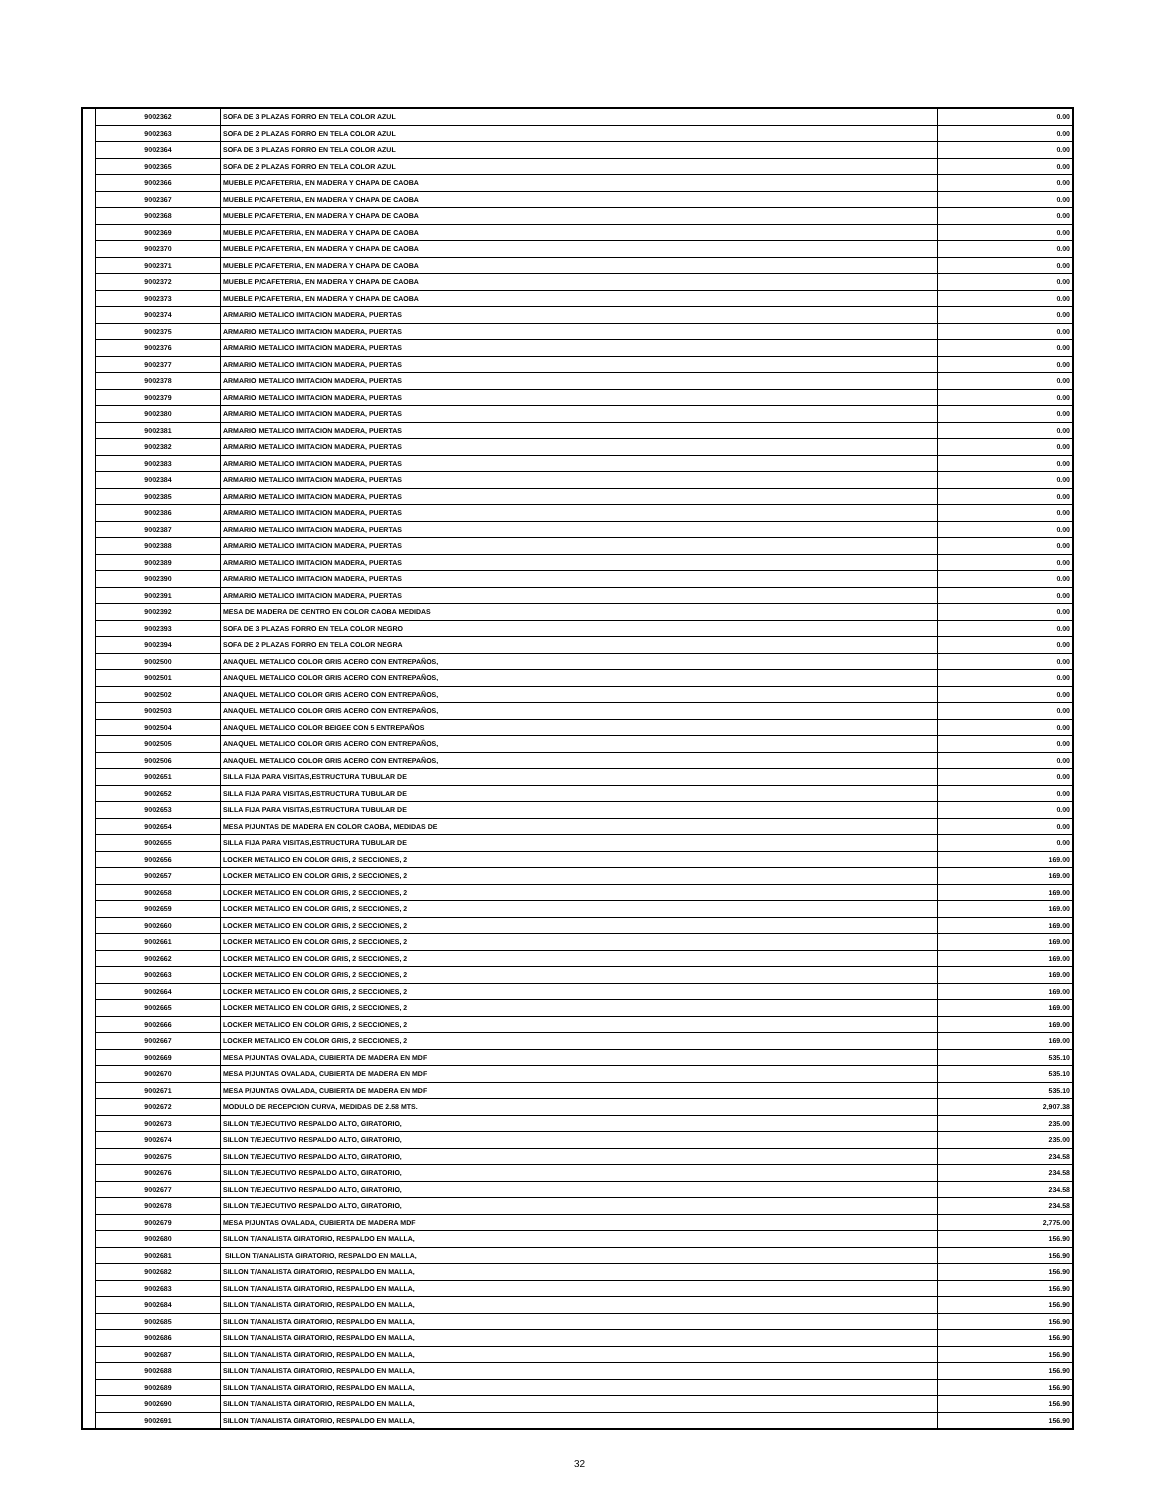| | 9002362 | SOFA DE 3 PLAZAS FORRO EN TELA COLOR AZUL | 0.00 |
| | 9002363 | SOFA DE 2 PLAZAS FORRO EN TELA COLOR AZUL | 0.00 |
| | 9002364 | SOFA DE 3 PLAZAS FORRO EN TELA COLOR AZUL | 0.00 |
| | 9002365 | SOFA DE 2 PLAZAS FORRO EN TELA COLOR AZUL | 0.00 |
| | 9002366 | MUEBLE P/CAFETERIA, EN MADERA Y CHAPA DE CAOBA | 0.00 |
| | 9002367 | MUEBLE P/CAFETERIA, EN MADERA Y CHAPA DE CAOBA | 0.00 |
| | 9002368 | MUEBLE P/CAFETERIA, EN MADERA Y CHAPA DE CAOBA | 0.00 |
| | 9002369 | MUEBLE P/CAFETERIA, EN MADERA Y CHAPA DE CAOBA | 0.00 |
| | 9002370 | MUEBLE P/CAFETERIA, EN MADERA Y CHAPA DE CAOBA | 0.00 |
| | 9002371 | MUEBLE P/CAFETERIA, EN MADERA Y CHAPA DE CAOBA | 0.00 |
| | 9002372 | MUEBLE P/CAFETERIA, EN MADERA Y CHAPA DE CAOBA | 0.00 |
| | 9002373 | MUEBLE P/CAFETERIA, EN MADERA Y CHAPA DE CAOBA | 0.00 |
| | 9002374 | ARMARIO METALICO IMITACION MADERA, PUERTAS | 0.00 |
| | 9002375 | ARMARIO METALICO IMITACION MADERA, PUERTAS | 0.00 |
| | 9002376 | ARMARIO METALICO IMITACION MADERA, PUERTAS | 0.00 |
| | 9002377 | ARMARIO METALICO IMITACION MADERA, PUERTAS | 0.00 |
| | 9002378 | ARMARIO METALICO IMITACION MADERA, PUERTAS | 0.00 |
| | 9002379 | ARMARIO METALICO IMITACION MADERA, PUERTAS | 0.00 |
| | 9002380 | ARMARIO METALICO IMITACION MADERA, PUERTAS | 0.00 |
| | 9002381 | ARMARIO METALICO IMITACION MADERA, PUERTAS | 0.00 |
| | 9002382 | ARMARIO METALICO IMITACION MADERA, PUERTAS | 0.00 |
| | 9002383 | ARMARIO METALICO IMITACION MADERA, PUERTAS | 0.00 |
| | 9002384 | ARMARIO METALICO IMITACION MADERA, PUERTAS | 0.00 |
| | 9002385 | ARMARIO METALICO IMITACION MADERA, PUERTAS | 0.00 |
| | 9002386 | ARMARIO METALICO IMITACION MADERA, PUERTAS | 0.00 |
| | 9002387 | ARMARIO METALICO IMITACION MADERA, PUERTAS | 0.00 |
| | 9002388 | ARMARIO METALICO IMITACION MADERA, PUERTAS | 0.00 |
| | 9002389 | ARMARIO METALICO IMITACION MADERA, PUERTAS | 0.00 |
| | 9002390 | ARMARIO METALICO IMITACION MADERA, PUERTAS | 0.00 |
| | 9002391 | ARMARIO METALICO IMITACION MADERA, PUERTAS | 0.00 |
| | 9002392 | MESA DE MADERA DE CENTRO EN COLOR CAOBA MEDIDAS | 0.00 |
| | 9002393 | SOFA DE 3 PLAZAS FORRO EN TELA COLOR NEGRO | 0.00 |
| | 9002394 | SOFA DE 2 PLAZAS FORRO EN TELA COLOR NEGRA | 0.00 |
| | 9002500 | ANAQUEL METALICO COLOR GRIS ACERO CON ENTREPAÑOS, | 0.00 |
| | 9002501 | ANAQUEL METALICO COLOR GRIS ACERO CON ENTREPAÑOS, | 0.00 |
| | 9002502 | ANAQUEL METALICO COLOR GRIS ACERO CON ENTREPAÑOS, | 0.00 |
| | 9002503 | ANAQUEL METALICO COLOR GRIS ACERO CON ENTREPAÑOS, | 0.00 |
| | 9002504 | ANAQUEL METALICO COLOR BEIGEE CON 5 ENTREPAÑOS | 0.00 |
| | 9002505 | ANAQUEL METALICO COLOR GRIS ACERO CON ENTREPAÑOS, | 0.00 |
| | 9002506 | ANAQUEL METALICO COLOR GRIS ACERO CON ENTREPAÑOS, | 0.00 |
| | 9002651 | SILLA FIJA PARA VISITAS,ESTRUCTURA TUBULAR DE | 0.00 |
| | 9002652 | SILLA FIJA PARA VISITAS,ESTRUCTURA TUBULAR DE | 0.00 |
| | 9002653 | SILLA FIJA PARA VISITAS,ESTRUCTURA TUBULAR DE | 0.00 |
| | 9002654 | MESA P/JUNTAS DE MADERA EN COLOR CAOBA, MEDIDAS DE | 0.00 |
| | 9002655 | SILLA FIJA PARA VISITAS,ESTRUCTURA TUBULAR DE | 0.00 |
| | 9002656 | LOCKER METALICO EN COLOR GRIS, 2 SECCIONES, 2 | 169.00 |
| | 9002657 | LOCKER METALICO EN COLOR GRIS, 2 SECCIONES, 2 | 169.00 |
| | 9002658 | LOCKER METALICO EN COLOR GRIS, 2 SECCIONES, 2 | 169.00 |
| | 9002659 | LOCKER METALICO EN COLOR GRIS, 2 SECCIONES, 2 | 169.00 |
| | 9002660 | LOCKER METALICO EN COLOR GRIS, 2 SECCIONES, 2 | 169.00 |
| | 9002661 | LOCKER METALICO EN COLOR GRIS, 2 SECCIONES, 2 | 169.00 |
| | 9002662 | LOCKER METALICO EN COLOR GRIS, 2 SECCIONES, 2 | 169.00 |
| | 9002663 | LOCKER METALICO EN COLOR GRIS, 2 SECCIONES, 2 | 169.00 |
| | 9002664 | LOCKER METALICO EN COLOR GRIS, 2 SECCIONES, 2 | 169.00 |
| | 9002665 | LOCKER METALICO EN COLOR GRIS, 2 SECCIONES, 2 | 169.00 |
| | 9002666 | LOCKER METALICO EN COLOR GRIS, 2 SECCIONES, 2 | 169.00 |
| | 9002667 | LOCKER METALICO EN COLOR GRIS, 2 SECCIONES, 2 | 169.00 |
| | 9002669 | MESA P/JUNTAS OVALADA, CUBIERTA DE MADERA EN MDF | 535.10 |
| | 9002670 | MESA P/JUNTAS OVALADA, CUBIERTA DE MADERA EN MDF | 535.10 |
| | 9002671 | MESA P/JUNTAS OVALADA, CUBIERTA DE MADERA EN MDF | 535.10 |
| | 9002672 | MODULO DE RECEPCION CURVA, MEDIDAS DE 2.58 MTS. | 2,907.38 |
| | 9002673 | SILLON T/EJECUTIVO RESPALDO ALTO, GIRATORIO, | 235.00 |
| | 9002674 | SILLON T/EJECUTIVO RESPALDO ALTO, GIRATORIO, | 235.00 |
| | 9002675 | SILLON T/EJECUTIVO RESPALDO ALTO, GIRATORIO, | 234.58 |
| | 9002676 | SILLON T/EJECUTIVO RESPALDO ALTO, GIRATORIO, | 234.58 |
| | 9002677 | SILLON T/EJECUTIVO RESPALDO ALTO, GIRATORIO, | 234.58 |
| | 9002678 | SILLON T/EJECUTIVO RESPALDO ALTO, GIRATORIO, | 234.58 |
| | 9002679 | MESA P/JUNTAS OVALADA, CUBIERTA DE MADERA MDF | 2,775.00 |
| | 9002680 | SILLON T/ANALISTA GIRATORIO, RESPALDO EN MALLA, | 156.90 |
| | 9002681 | SILLON T/ANALISTA GIRATORIO, RESPALDO EN MALLA, | 156.90 |
| | 9002682 | SILLON T/ANALISTA GIRATORIO, RESPALDO EN MALLA, | 156.90 |
| | 9002683 | SILLON T/ANALISTA GIRATORIO, RESPALDO EN MALLA, | 156.90 |
| | 9002684 | SILLON T/ANALISTA GIRATORIO, RESPALDO EN MALLA, | 156.90 |
| | 9002685 | SILLON T/ANALISTA GIRATORIO, RESPALDO EN MALLA, | 156.90 |
| | 9002686 | SILLON T/ANALISTA GIRATORIO, RESPALDO EN MALLA, | 156.90 |
| | 9002687 | SILLON T/ANALISTA GIRATORIO, RESPALDO EN MALLA, | 156.90 |
| | 9002688 | SILLON T/ANALISTA GIRATORIO, RESPALDO EN MALLA, | 156.90 |
| | 9002689 | SILLON T/ANALISTA GIRATORIO, RESPALDO EN MALLA, | 156.90 |
| | 9002690 | SILLON T/ANALISTA GIRATORIO, RESPALDO EN MALLA, | 156.90 |
| | 9002691 | SILLON T/ANALISTA GIRATORIO, RESPALDO EN MALLA, | 156.90 |
32